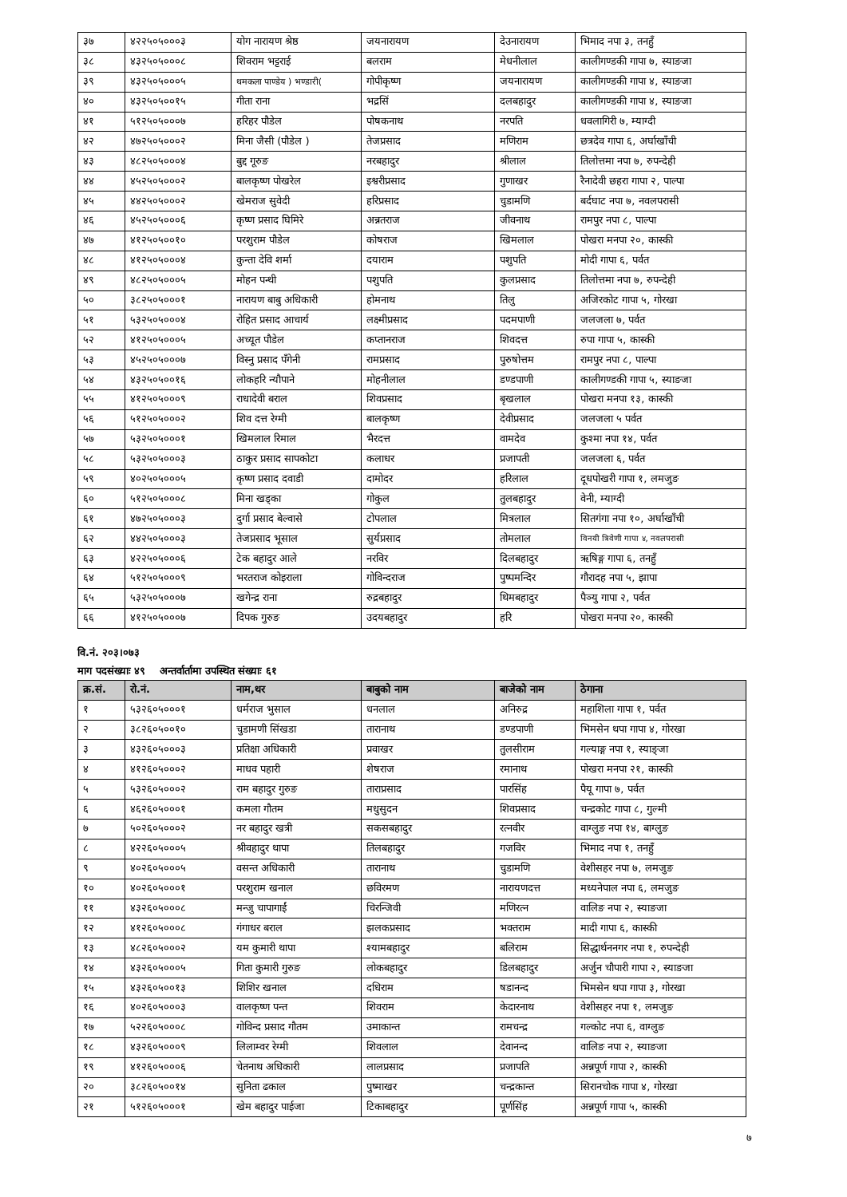| ३७ | ४२२५०५०००३ | योग नारायण श्रेष्ठ | जयनारायण | देउनारायण | भिमाद नपा ३, तनहुँ |
| ३८ | ४३२५०५०००८ | शिवराम भट्टराई | बलराम | मेधनीलाल | कालीगण्डकी गापा ७, स्याङजा |
| ३९ | ४३२५०५०००५ | थमकला पाण्डेय ) भण्डारी( | गोपीकृष्ण | जयनारायण | कालीगण्डकी गापा ४, स्याङजा |
| ४० | ४३२५०५००१५ | गीता राना | भद्रसिं | दलबहादुर | कालीगण्डकी गापा ४, स्याङजा |
| ४१ | ५१२५०५०००७ | हरिहर पौडेल | पोषकनाथ | नरपति | धवलागिरी ७, म्याग्दी |
| ४२ | ४७२५०५०००२ | मिना जैसी (पौडेल ) | तेजप्रसाद | मणिराम | छत्रदेव गापा ६, अर्घाखाँची |
| ४३ | ४८२५०५०००४ | बुद्द गूरुङ | नरबहादुर | श्रीलाल | तिलोत्तमा नपा ७, रुपन्देही |
| ४४ | ४५२५०५०००२ | बालकृष्ण पोखरेल | इश्वरीप्रसाद | गुणाखर | रैनादेवी छहरा गापा २, पाल्पा |
| ४५ | ४४२५०५०००२ | खेमराज सुवेदी | हरिप्रसाद | चुडामणि | बर्दघाट नपा ७, नवलपरासी |
| ४६ | ४५२५०५०००६ | कृष्ण प्रसाद घिमिरे | अन्नतराज | जीवनाथ | रामपुर नपा ८, पाल्पा |
| ४७ | ४१२५०५००१० | परशुराम पौडेल | कोषराज | खिमलाल | पोखरा मनपा २०, कास्की |
| ४८ | ४१२५०५०००४ | कुन्ता देवि शर्मा | दयाराम | पशुपति | मोदी गापा ६, पर्वत |
| ४९ | ४८२५०५०००५ | मोहन पन्थी | पशुपति | कुलप्रसाद | तिलोत्तमा नपा ७, रुपन्देही |
| ५० | ३८२५०५०००१ | नारायण बाबु अधिकारी | होमनाथ | तिलु | अजिरकोट गापा ५, गोरखा |
| ५१ | ५३२५०५०००४ | रोहित प्रसाद आचार्य | लक्ष्मीप्रसाद | पदमपाणी | जलजला ७, पर्वत |
| ५२ | ४१२५०५०००५ | अच्यूत पौडेल | कप्तानराज | शिवदत्त | रुपा गापा ५, कास्की |
| ५३ | ४५२५०५०००७ | विस्नु प्रसाद पँगेनी | रामप्रसाद | पुरुषोत्तम | रामपुर नपा ८, पाल्पा |
| ५४ | ४३२५०५००१६ | लोकहरि न्यौपाने | मोहनीलाल | डण्डपाणी | कालीगण्डकी गापा ५, स्याङजा |
| ५५ | ४१२५०५०००९ | राधादेवी बराल | शिवप्रसाद | बृखलाल | पोखरा मनपा १३, कास्की |
| ५६ | ५१२५०५०००२ | शिव दत्त रेग्मी | बालकृष्ण | देवीप्रसाद | जलजला ५ पर्वत |
| ५७ | ५३२५०५०००१ | खिमलाल रिमाल | भैरदत्त | वामदेव | कुश्मा नपा १४, पर्वत |
| ५८ | ५३२५०५०००३ | ठाकुर प्रसाद सापकोटा | कलाधर | प्रजापती | जलजला ६, पर्वत |
| ५९ | ४०२५०५०००५ | कृष्ण प्रसाद दवाडी | दामोदर | हरिलाल | दूधपोखरी गापा १, लमजुङ |
| ६० | ५१२५०५०००८ | मिना खड्का | गोकुल | तुलबहादुर | वेनी, म्याग्दी |
| ६१ | ४७२५०५०००३ | दुर्गा प्रसाद बेल्वासे | टोपलाल | मित्रलाल | सितगंगा नपा १०, अर्घाखाँची |
| ६२ | ४४२५०५०००३ | तेजप्रसाद भूसाल | सुर्यप्रसाद | तोमलाल | विनयी त्रिवेणी गापा ४, नवलपरासी |
| ६३ | ४२२५०५०००६ | टेक बहादुर आले | नरविर | दिलबहादुर | ऋषिङ्ग गापा ६, तनहुँ |
| ६४ | ५१२५०५०००९ | भरतराज कोइराला | गोविन्दराज | पुष्पमन्दिर | गौरादह नपा ५, झापा |
| ६५ | ५३२५०५०००७ | खगेन्द्र राना | रुद्रबहादुर | थिमबहादुर | पैञ्यु गापा २, पर्वत |
| ६६ | ४१२५०५०००७ | दिपक गुरुङ | उदयबहादुर | हरि | पोखरा मनपा २०, कास्की |
वि.नं. २०३।०७३
माग पदसंख्याः ४९ अन्तर्वार्तामा उपस्थित संख्याः ६१
| क्र.सं. | रो.नं. | नाम,थर | बाबुको नाम | बाजेको नाम | ठेगाना |
| --- | --- | --- | --- | --- | --- |
| १ | ५३२६०५०००१ | धर्मराज भुसाल | धनलाल | अनिरुद्र | महाशिला गापा १, पर्वत |
| २ | ३८२६०५००१० | चुडामणी सिंखडा | तारानाथ | डण्डपाणी | भिमसेन थपा गापा ४, गोरखा |
| ३ | ४३२६०५०००३ | प्रतिक्षा अधिकारी | प्रवाखर | तुलसीराम | गल्याङ्ग नपा १, स्याङ्जा |
| ४ | ४१२६०५०००२ | माधव पहारी | शेषराज | रमानाथ | पोखरा मनपा २१, कास्की |
| ५ | ५३२६०५०००२ | राम बहादुर गुरुङ | ताराप्रसाद | पारसिंह | पैयू गापा ७, पर्वत |
| ६ | ४६२६०५०००१ | कमला गौतम | मधुसुदन | शिवप्रसाद | चन्द्रकोट गापा ८, गुल्मी |
| ७ | ५०२६०५०००२ | नर बहादुर खत्री | सकसबहादुर | रत्नवीर | वाग्लुङ नपा १४, बाग्लुङ |
| ८ | ४२२६०५०००५ | श्रीवहादुर थापा | तिलबहादुर | गजविर | भिमाद नपा १, तनहुँ |
| ९ | ४०२६०५०००५ | वसन्त अधिकारी | तारानाथ | चुडामणि | वेशीसहर नपा ७, लमजुङ |
| १० | ४०२६०५०००१ | परशुराम खनाल | छविरमण | नारायणदत्त | मध्यनेपाल नपा ६, लमजुङ |
| ११ | ४३२६०५०००८ | मन्जु चापागाईं | चिरन्जिवी | मणिरत्न | वालिङ नपा २, स्याङजा |
| १२ | ४१२६०५०००८ | गंगाधर बराल | झलकप्रसाद | भक्तराम | मादी गापा ६, कास्की |
| १३ | ४८२६०५०००२ | यम कुमारी थापा | श्यामबहादुर | बलिराम | सिद्धार्थननगर नपा १, रुपन्देही |
| १४ | ४३२६०५०००५ | गिता कुमारी गुरुङ | लोकबहादुर | डिलबहादुर | अर्जुन चौपारी गापा २, स्याङजा |
| १५ | ४३२६०५००१३ | शिशिर खनाल | दधिराम | षडानन्द | भिमसेन थपा गापा ३, गोरखा |
| १६ | ४०२६०५०००३ | वालकृष्ण पन्त | शिवराम | केदारनाथ | वेशीसहर नपा १, लमजुङ |
| १७ | ५२२६०५०००८ | गोविन्द प्रसाद गौतम | उमाकान्त | रामचन्द्र | गल्कोट नपा ६, वाग्लुङ |
| १८ | ४३२६०५०००९ | लिलाम्वर रेग्मी | शिवलाल | देवानन्द | वालिङ नपा २, स्याङजा |
| १९ | ४१२६०५०००६ | चेतनाथ अधिकारी | लालप्रसाद | प्रजापति | अन्नपूर्ण गापा २, कास्की |
| २० | ३८२६०५००१४ | सुनिता ढकाल | पुष्माखर | चन्द्रकान्त | सिरानचोक गापा ४, गोरखा |
| २१ | ५१२६०५०००१ | खेम बहादुर पाईजा | टिकाबहादुर | पूर्णसिंह | अन्नपूर्ण गापा ५, कास्की |
७